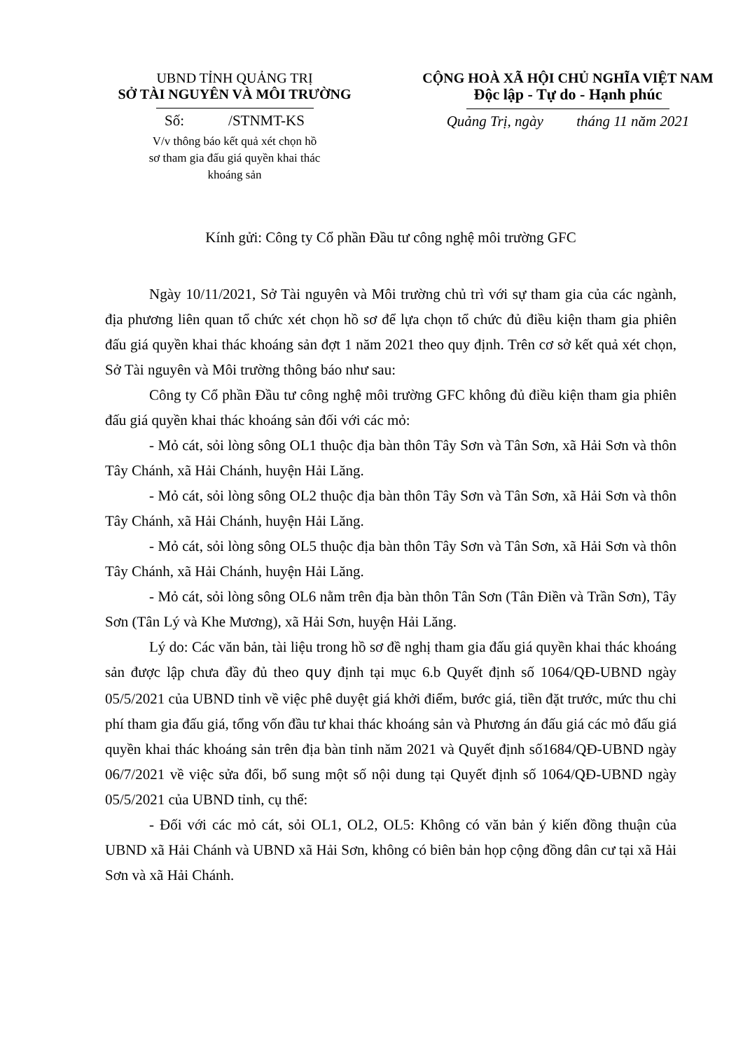UBND TỈNH QUẢNG TRỊ
SỞ TÀI NGUYÊN VÀ MÔI TRƯỜNG
Số: /STNMT-KS
V/v thông báo kết quả xét chọn hồ
sơ tham gia đấu giá quyền khai thác
khoáng sản
CỘNG HOÀ XÃ HỘI CHỦ NGHĨA VIỆT NAM
Độc lập - Tự do - Hạnh phúc
Quảng Trị, ngày tháng 11 năm 2021
Kính gửi: Công ty Cổ phần Đầu tư công nghệ môi trường GFC
Ngày 10/11/2021, Sở Tài nguyên và Môi trường chủ trì với sự tham gia của các ngành, địa phương liên quan tổ chức xét chọn hồ sơ để lựa chọn tổ chức đủ điều kiện tham gia phiên đấu giá quyền khai thác khoáng sản đợt 1 năm 2021 theo quy định. Trên cơ sở kết quả xét chọn, Sở Tài nguyên và Môi trường thông báo như sau:
Công ty Cổ phần Đầu tư công nghệ môi trường GFC không đủ điều kiện tham gia phiên đấu giá quyền khai thác khoáng sản đối với các mỏ:
- Mỏ cát, sỏi lòng sông OL1 thuộc địa bàn thôn Tây Sơn và Tân Sơn, xã Hải Sơn và thôn Tây Chánh, xã Hải Chánh, huyện Hải Lăng.
- Mỏ cát, sỏi lòng sông OL2 thuộc địa bàn thôn Tây Sơn và Tân Sơn, xã Hải Sơn và thôn Tây Chánh, xã Hải Chánh, huyện Hải Lăng.
- Mỏ cát, sỏi lòng sông OL5 thuộc địa bàn thôn Tây Sơn và Tân Sơn, xã Hải Sơn và thôn Tây Chánh, xã Hải Chánh, huyện Hải Lăng.
- Mỏ cát, sỏi lòng sông OL6 nằm trên địa bàn thôn Tân Sơn (Tân Điền và Trần Sơn), Tây Sơn (Tân Lý và Khe Mương), xã Hải Sơn, huyện Hải Lăng.
Lý do: Các văn bản, tài liệu trong hồ sơ đề nghị tham gia đấu giá quyền khai thác khoáng sản được lập chưa đầy đủ theo quy định tại mục 6.b Quyết định số 1064/QĐ-UBND ngày 05/5/2021 của UBND tỉnh về việc phê duyệt giá khởi điểm, bước giá, tiền đặt trước, mức thu chi phí tham gia đấu giá, tổng vốn đầu tư khai thác khoáng sản và Phương án đấu giá các mỏ đấu giá quyền khai thác khoáng sản trên địa bàn tỉnh năm 2021 và Quyết định số1684/QĐ-UBND ngày 06/7/2021 về việc sửa đổi, bổ sung một số nội dung tại Quyết định số 1064/QĐ-UBND ngày 05/5/2021 của UBND tỉnh, cụ thể:
- Đối với các mỏ cát, sỏi OL1, OL2, OL5: Không có văn bản ý kiến đồng thuận của UBND xã Hải Chánh và UBND xã Hải Sơn, không có biên bản họp cộng đồng dân cư tại xã Hải Sơn và xã Hải Chánh.